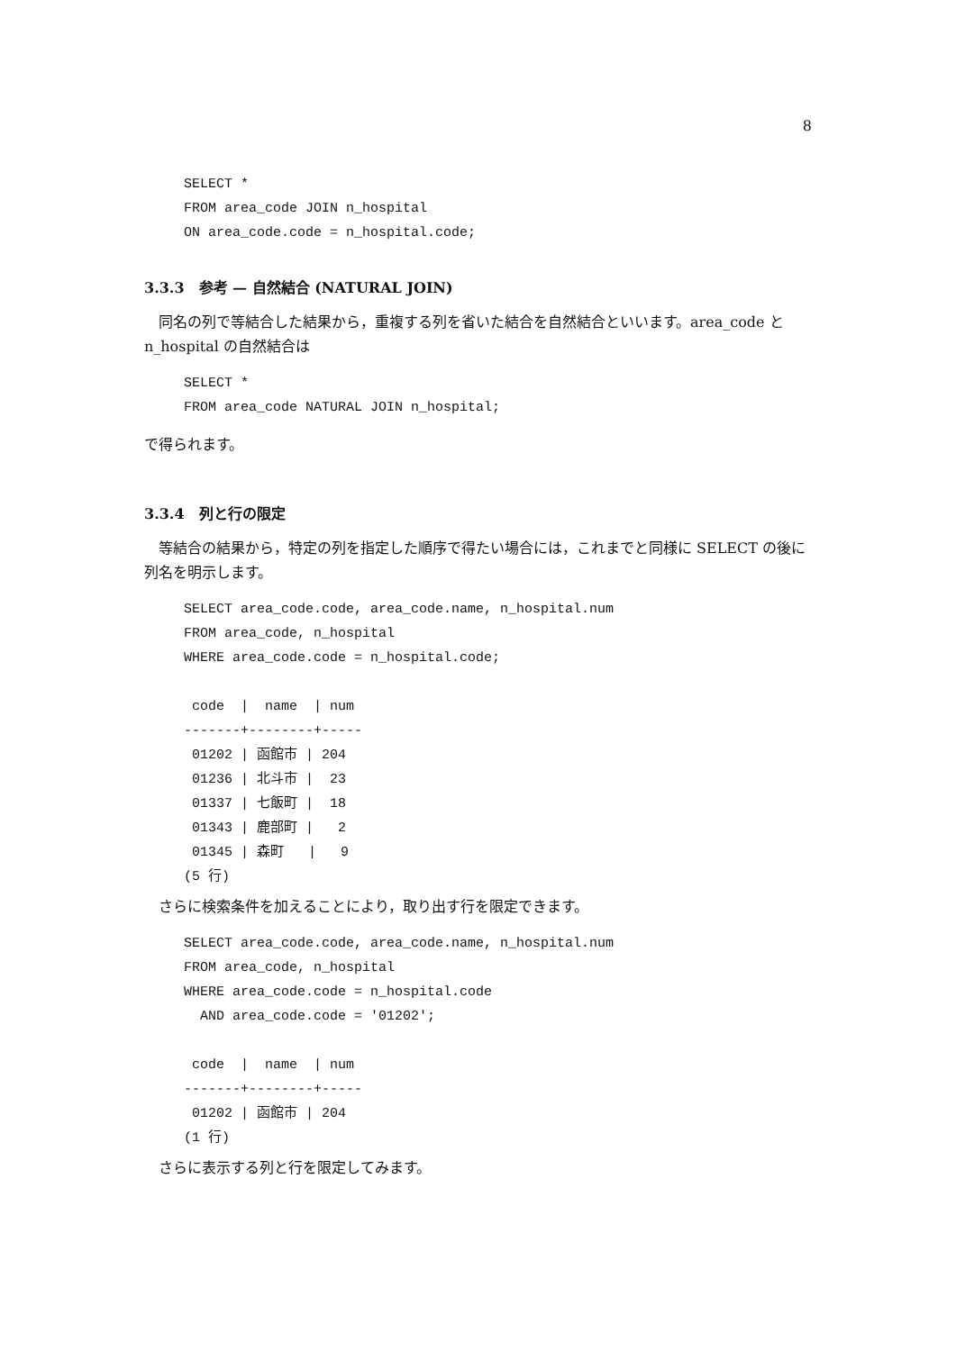8
SELECT *
FROM area_code JOIN n_hospital
ON area_code.code = n_hospital.code;
3.3.3　参考 — 自然結合 (NATURAL JOIN)
同名の列で等結合した結果から，重複する列を省いた結合を自然結合といいます。area_code と n_hospital の自然結合は
SELECT *
FROM area_code NATURAL JOIN n_hospital;
で得られます。
3.3.4　列と行の限定
等結合の結果から，特定の列を指定した順序で得たい場合には，これまでと同様に SELECT の後に列名を明示します。
SELECT area_code.code, area_code.name, n_hospital.num
FROM area_code, n_hospital
WHERE area_code.code = n_hospital.code;

 code  |  name  | num
-------+--------+-----
 01202 | 函館市 | 204
 01236 | 北斗市 |  23
 01337 | 七飯町 |  18
 01343 | 鹿部町 |   2
 01345 | 森町   |   9
(5 行)
さらに検索条件を加えることにより，取り出す行を限定できます。
SELECT area_code.code, area_code.name, n_hospital.num
FROM area_code, n_hospital
WHERE area_code.code = n_hospital.code
  AND area_code.code = '01202';

 code  |  name  | num
-------+--------+-----
 01202 | 函館市 | 204
(1 行)
さらに表示する列と行を限定してみます。